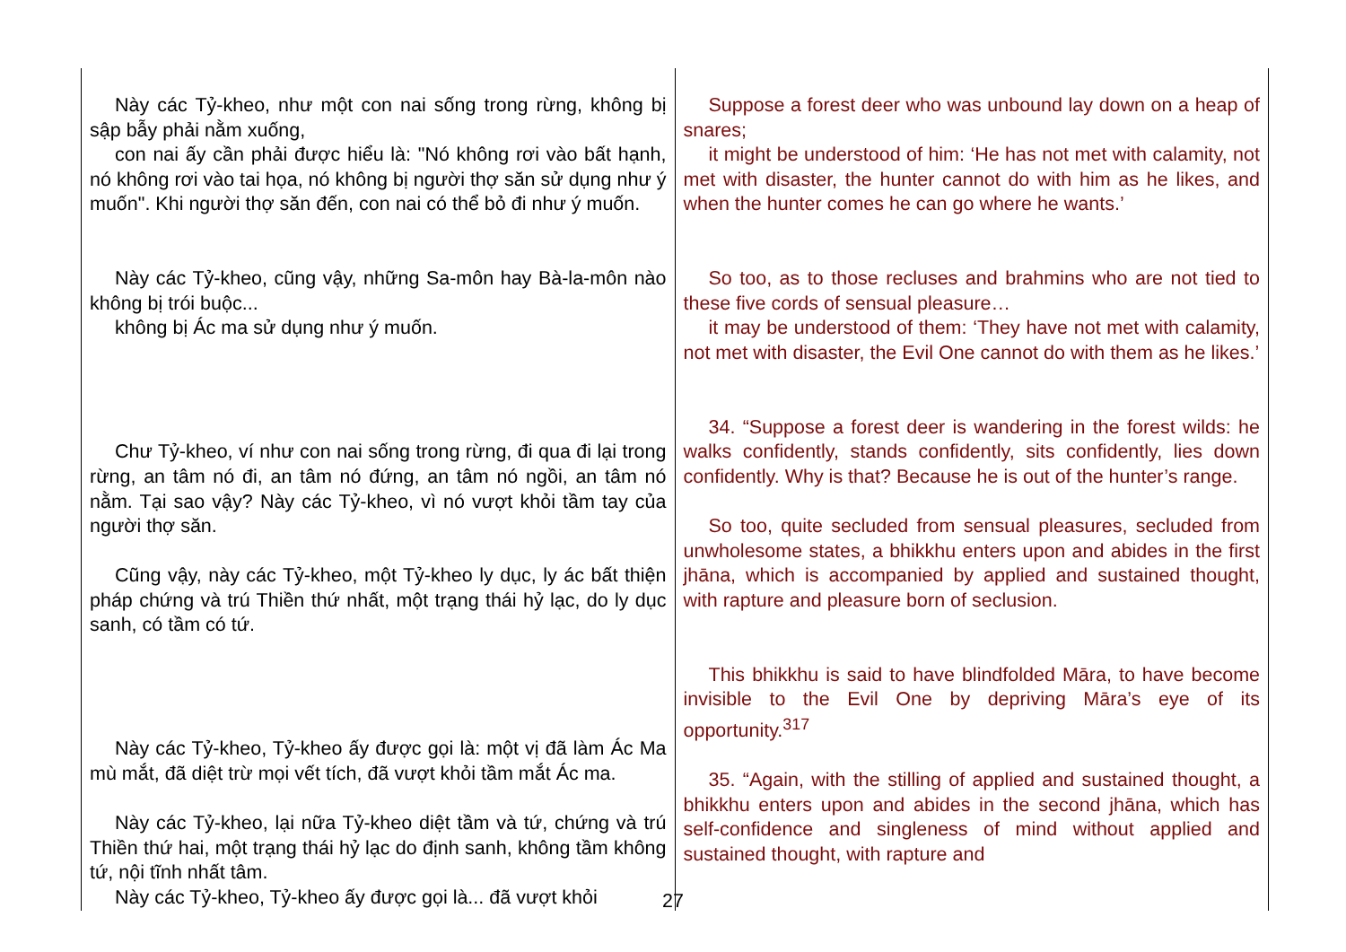| Này các Tỷ-kheo, như một con nai sống trong rừng, không bị sập bẫy phải nằm xuống, con nai ấy cần phải được hiểu là: "Nó không rơi vào bất hạnh, nó không rơi vào tai họa, nó không bị người thợ săn sử dụng như ý muốn". Khi người thợ săn đến, con nai có thể bỏ đi như ý muốn. Này các Tỷ-kheo, cũng vậy, những Sa-môn hay Bà-la-môn nào không bị trói buộc... không bị Ác ma sử dụng như ý muốn. Chư Tỷ-kheo, ví như con nai sống trong rừng, đi qua đi lại trong rừng, an tâm nó đi, an tâm nó đứng, an tâm nó ngồi, an tâm nó nằm. Tại sao vậy? Này các Tỷ-kheo, vì nó vượt khỏi tầm tay của người thợ săn. Cũng vậy, này các Tỷ-kheo, một Tỷ-kheo ly dục, ly ác bất thiện pháp chứng và trú Thiền thứ nhất, một trạng thái hỷ lạc, do ly dục sanh, có tầm có tứ. Này các Tỷ-kheo, Tỷ-kheo ấy được gọi là: một vị đã làm Ác Ma mù mắt, đã diệt trừ mọi vết tích, đã vượt khỏi tầm mắt Ác ma. Này các Tỷ-kheo, lại nữa Tỷ-kheo diệt tầm và tứ, chứng và trú Thiền thứ hai, một trạng thái hỷ lạc do định sanh, không tầm không tứ, nội tĩnh nhất tâm. Này các Tỷ-kheo, Tỷ-kheo ấy được gọi là... đã vượt khỏi | Suppose a forest deer who was unbound lay down on a heap of snares; it might be understood of him: ‘He has not met with calamity, not met with disaster, the hunter cannot do with him as he likes, and when the hunter comes he can go where he wants.’ So too, as to those recluses and brahmins who are not tied to these five cords of sensual pleasure… it may be understood of them: ‘They have not met with calamity, not met with disaster, the Evil One cannot do with them as he likes.’ 34. “Suppose a forest deer is wandering in the forest wilds: he walks confidently, stands confidently, sits confidently, lies down confidently. Why is that? Because he is out of the hunter’s range. So too, quite secluded from sensual pleasures, secluded from unwholesome states, a bhikkhu enters upon and abides in the first jhāna, which is accompanied by applied and sustained thought, with rapture and pleasure born of seclusion. This bhikkhu is said to have blindfolded Māra, to have become invisible to the Evil One by depriving Māra’s eye of its opportunity.<sup>317</sup> 35. “Again, with the stilling of applied and sustained thought, a bhikkhu enters upon and abides in the second jhāna, which has self-confidence and singleness of mind without applied and sustained thought, with rapture and |
27